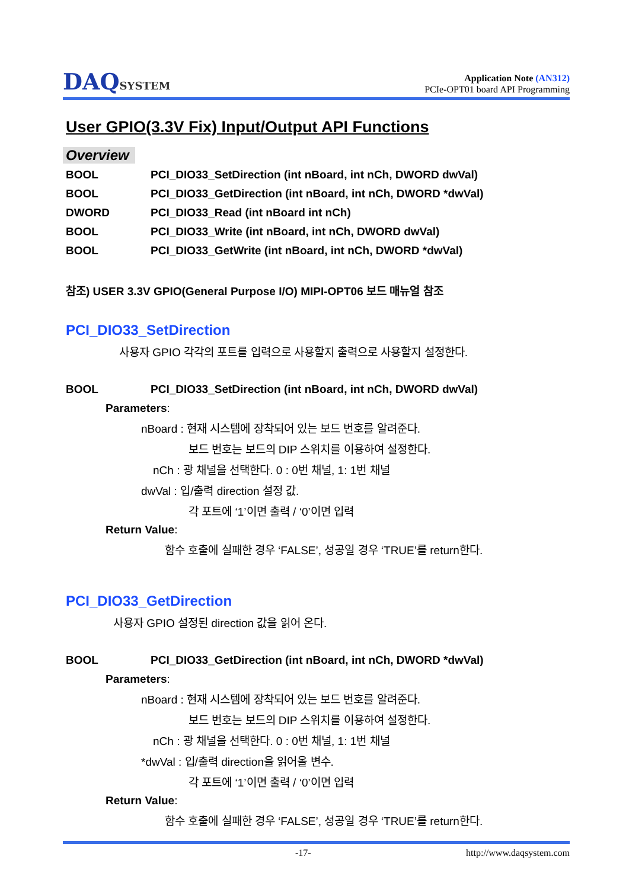DAQSYSTEM
Application Note (AN312)
PCIe-OPT01 board API Programming
User GPIO(3.3V Fix) Input/Output API Functions
Overview
BOOL PCI_DIO33_SetDirection (int nBoard, int nCh, DWORD dwVal)
BOOL PCI_DIO33_GetDirection (int nBoard, int nCh, DWORD *dwVal)
DWORD PCI_DIO33_Read (int nBoard int nCh)
BOOL PCI_DIO33_Write (int nBoard, int nCh, DWORD dwVal)
BOOL PCI_DIO33_GetWrite (int nBoard, int nCh, DWORD *dwVal)
참조) USER 3.3V GPIO(General Purpose I/O) MIPI-OPT06 보드 매뉴얼 참조
PCI_DIO33_SetDirection
사용자 GPIO 각각의 포트를 입력으로 사용할지 출력으로 사용할지 설정한다.
BOOL PCI_DIO33_SetDirection (int nBoard, int nCh, DWORD dwVal)
Parameters:
nBoard : 현재 시스템에 장착되어 있는 보드 번호를 알려준다.
보드 번호는 보드의 DIP 스위치를 이용하여 설정한다.
nCh : 광 채널을 선택한다. 0 : 0번 채널, 1: 1번 채널
dwVal : 입/출력 direction 설정 값.
각 포트에 ‘1’이면 출력 / ‘0’이면 입력
Return Value:
함수 호출에 실패한 경우 ‘FALSE’, 성공일 경우 ‘TRUE’를 return한다.
PCI_DIO33_GetDirection
사용자 GPIO 설정된 direction 값을 읽어 온다.
BOOL PCI_DIO33_GetDirection (int nBoard, int nCh, DWORD *dwVal)
Parameters:
nBoard : 현재 시스템에 장착되어 있는 보드 번호를 알려준다.
보드 번호는 보드의 DIP 스위치를 이용하여 설정한다.
nCh : 광 채널을 선택한다. 0 : 0번 채널, 1: 1번 채널
*dwVal : 입/출력 direction을 읽어올 변수.
각 포트에 ‘1’이면 출력 / ‘0’이면 입력
Return Value:
함수 호출에 실패한 경우 ‘FALSE’, 성공일 경우 ‘TRUE’를 return한다.
-17- http://www.daqsystem.com